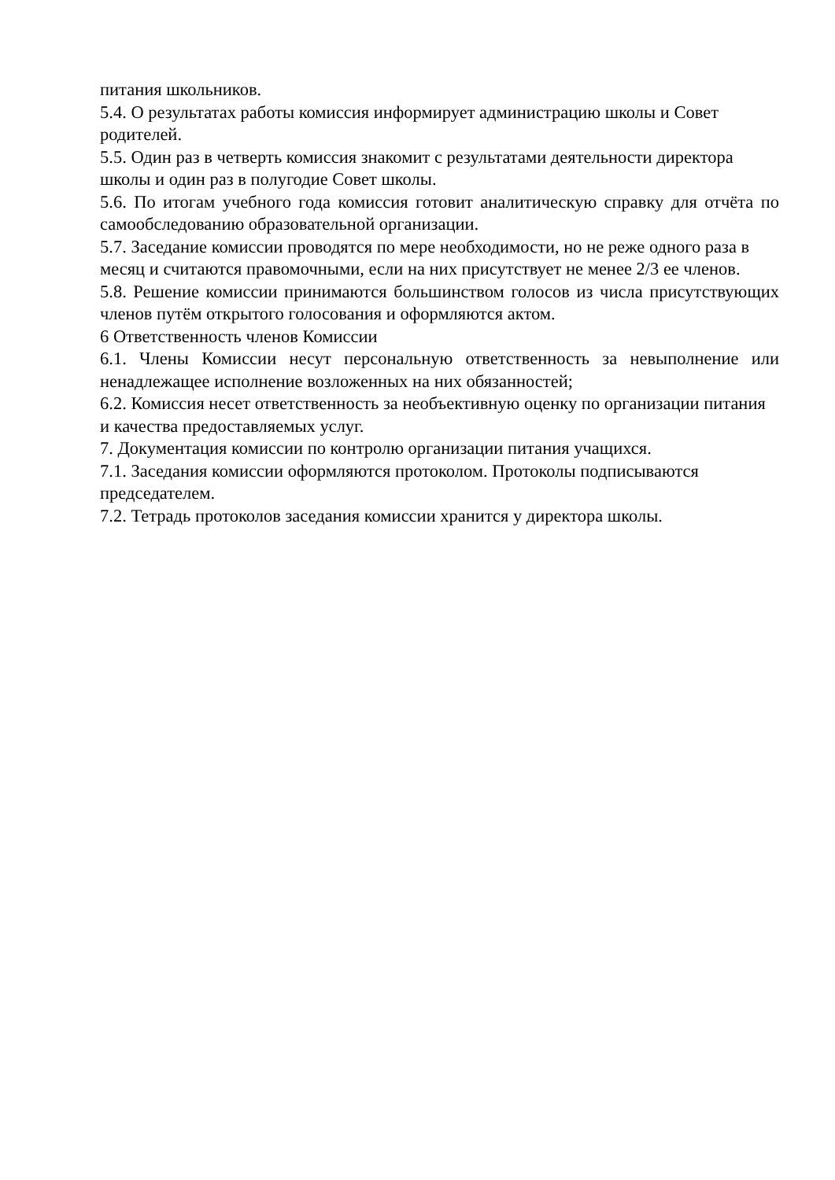питания школьников.
5.4. О результатах работы комиссия информирует администрацию школы и Совет родителей.
5.5. Один раз в четверть комиссия знакомит с результатами деятельности директора школы и один раз в полугодие Совет школы.
5.6. По итогам учебного года комиссия готовит аналитическую справку для отчёта по самообследованию образовательной организации.
5.7. Заседание комиссии проводятся по мере необходимости, но не реже одного раза в месяц и считаются правомочными, если на них присутствует не менее 2/3 ее членов.
5.8. Решение комиссии принимаются большинством голосов из числа присутствующих членов путём открытого голосования и оформляются актом.
6 Ответственность членов Комиссии
6.1. Члены Комиссии несут персональную ответственность за невыполнение или ненадлежащее исполнение возложенных на них обязанностей;
6.2. Комиссия несет ответственность за необъективную оценку по организации питания и качества предоставляемых услуг.
7. Документация комиссии по контролю организации питания учащихся.
7.1. Заседания комиссии оформляются протоколом. Протоколы подписываются председателем.
7.2. Тетрадь протоколов заседания комиссии хранится у директора школы.